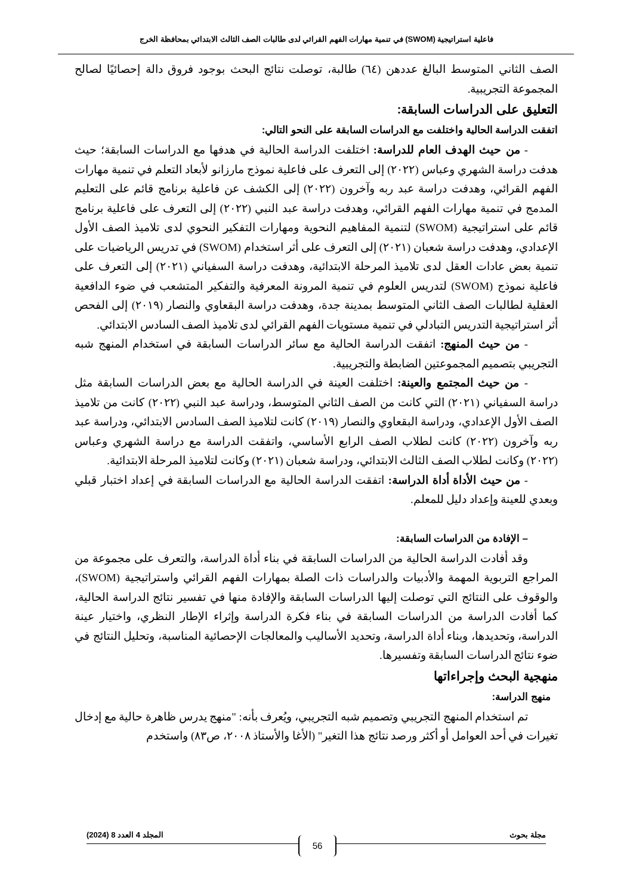فاعلية استراتيجية (SWOM) في تنمية مهارات الفهم القرائي لدى طالبات الصف الثالث الابتدائي بمحافظة الخرج
الصف الثاني المتوسط البالغ عددهن (٦٤) طالبة، توصلت نتائج البحث بوجود فروق دالة إحصائيًا لصالح المجموعة التجريبية.
التعليق على الدراسات السابقة:
اتفقت الدراسة الحالية واختلفت مع الدراسات السابقة على النحو التالي:
- من حيث الهدف العام للدراسة: اختلفت الدراسة الحالية في هدفها مع الدراسات السابقة؛ حيث هدفت دراسة الشهري وعباس (٢٠٢٢) إلى التعرف على فاعلية نموذج مارزانو لأبعاد التعلم في تنمية مهارات الفهم القرائي، وهدفت دراسة عبد ربه وآخرون (٢٠٢٢) إلى الكشف عن فاعلية برنامج قائم على التعليم المدمج في تنمية مهارات الفهم القرائي، وهدفت دراسة عبد النبي (٢٠٢٢) إلى التعرف على فاعلية برنامج قائم على استراتيجية (SWOM) لتنمية المفاهيم النحوية ومهارات التفكير النحوي لدى تلاميذ الصف الأول الإعدادي، وهدفت دراسة شعبان (٢٠٢١) إلى التعرف على أثر استخدام (SWOM) في تدريس الرياضيات على تنمية بعض عادات العقل لدى تلاميذ المرحلة الابتدائية، وهدفت دراسة السفياني (٢٠٢١) إلى التعرف على فاعلية نموذج (SWOM) لتدريس العلوم في تنمية المرونة المعرفية والتفكير المتشعب في ضوء الدافعية العقلية لطالبات الصف الثاني المتوسط بمدينة جدة، وهدفت دراسة البقعاوي والنصار (٢٠١٩) إلى الفحص أثر استراتيجية التدريس التبادلي في تنمية مستويات الفهم القرائي لدى تلاميذ الصف السادس الابتدائي.
- من حيث المنهج: اتفقت الدراسة الحالية مع سائر الدراسات السابقة في استخدام المنهج شبه التجريبي بتصميم المجموعتين الضابطة والتجريبية.
- من حيث المجتمع والعينة: اختلفت العينة في الدراسة الحالية مع بعض الدراسات السابقة مثل دراسة السفياني (٢٠٢١) التي كانت من الصف الثاني المتوسط، ودراسة عبد النبي (٢٠٢٢) كانت من تلاميذ الصف الأول الإعدادي، ودراسة البقعاوي والنصار (٢٠١٩) كانت لتلاميذ الصف السادس الابتدائي، ودراسة عبد ربه وآخرون (٢٠٢٢) كانت لطلاب الصف الرابع الأساسي، واتفقت الدراسة مع دراسة الشهري وعباس (٢٠٢٢) وكانت لطلاب الصف الثالث الابتدائي، ودراسة شعبان (٢٠٢١) وكانت لتلاميذ المرحلة الابتدائية.
- من حيث الأداة أداة الدراسة: اتفقت الدراسة الحالية مع الدراسات السابقة في إعداد اختبار قبلي وبعدي للعينة وإعداد دليل للمعلم.
– الإفادة من الدراسات السابقة:
وقد أفادت الدراسة الحالية من الدراسات السابقة في بناء أداة الدراسة، والتعرف على مجموعة من المراجع التربوية المهمة والأدبيات والدراسات ذات الصلة بمهارات الفهم القرائي واستراتيجية (SWOM)، والوقوف على النتائج التي توصلت إليها الدراسات السابقة والإفادة منها في تفسير نتائج الدراسة الحالية، كما أفادت الدراسة من الدراسات السابقة في بناء فكرة الدراسة وإثراء الإطار النظري، واختيار عينة الدراسة، وتحديدها، وبناء أداة الدراسة، وتحديد الأساليب والمعالجات الإحصائية المناسبة، وتحليل النتائج في ضوء نتائج الدراسات السابقة وتفسيرها.
منهجية البحث وإجراءاتها
منهج الدراسة:
تم استخدام المنهج التجريبي وتصميم شبه التجريبي، ويُعرف بأنه: "منهج يدرس ظاهرة حالية مع إدخال تغيرات في أحد العوامل أو أكثر ورصد نتائج هذا التغير" (الأغا والأستاذ ٢٠٠٨، ص٨٣) واستخدم
مجلة بحوث المجلد 4 العدد 8 (2024)
56